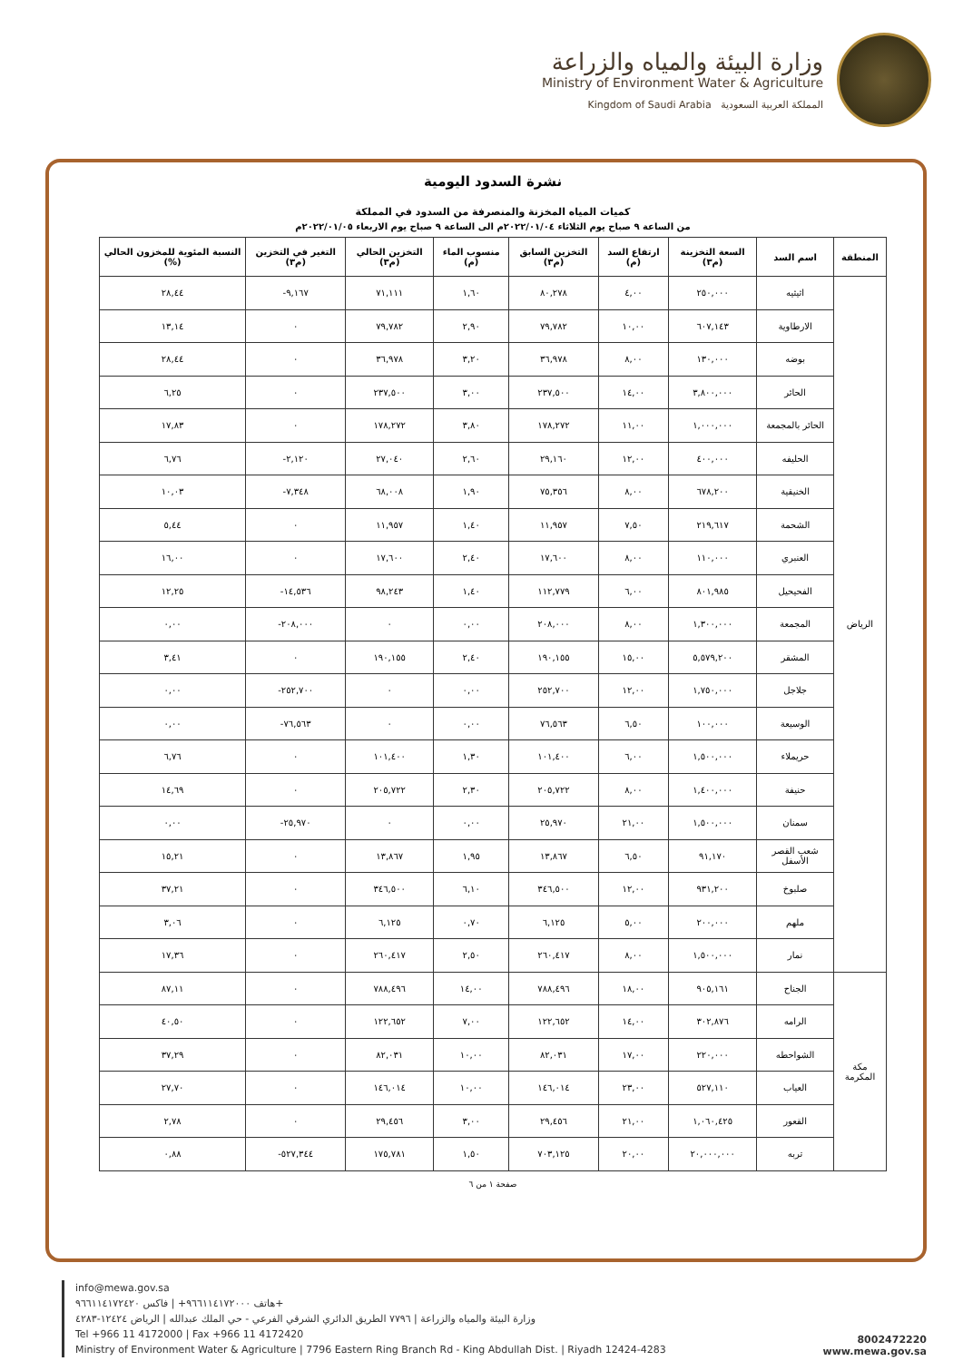وزارة البيئة والمياه والزراعة
Ministry of Environment Water & Agriculture
Kingdom of Saudi Arabia المملكة العربية السعودية
نشرة السدود اليومية
كميات المياه المخزنة والمنصرفة من السدود في المملكة
من الساعة ٩ صباح يوم الثلاثاء ٢٠٢٢/٠١/٠٤م الى الساعة ٩ صباح يوم الاربعاء ٢٠٢٢/٠١/٠٥م
| المنطقة | اسم السد | السعة التخزينة (م٣) | ارتفاع السد (م) | التخزين السابق (م٣) | منسوب الماء (م) | التخزين الحالي (م٣) | التغير في التخزين (م٣) | النسبة المئوية للمخزون الحالي (%) |
| --- | --- | --- | --- | --- | --- | --- | --- | --- |
| الرياض | اثيثيه | ٢٥٠,٠٠٠ | ٤,٠٠ | ٨٠,٢٧٨ | ١,٦٠ | ٧١,١١١ | ٩,١٦٧- | ٢٨,٤٤ |
| | الارطاوية | ٦٠٧,١٤٣ | ١٠,٠٠ | ٧٩,٧٨٢ | ٢,٩٠ | ٧٩,٧٨٢ | ٠ | ١٣,١٤ |
| | بوضه | ١٣٠,٠٠٠ | ٨,٠٠ | ٣٦,٩٧٨ | ٣,٢٠ | ٣٦,٩٧٨ | ٠ | ٢٨,٤٤ |
| | الحائر | ٣,٨٠٠,٠٠٠ | ١٤,٠٠ | ٢٣٧,٥٠٠ | ٣,٠٠ | ٢٣٧,٥٠٠ | ٠ | ٦,٢٥ |
| | الحائر بالمجمعة | ١,٠٠٠,٠٠٠ | ١١,٠٠ | ١٧٨,٢٧٢ | ٣,٨٠ | ١٧٨,٢٧٢ | ٠ | ١٧,٨٣ |
| | الحليفه | ٤٠٠,٠٠٠ | ١٢,٠٠ | ٢٩,١٦٠ | ٢,٦٠ | ٢٧,٠٤٠ | ٢,١٢٠- | ٦,٧٦ |
| | الخنيقية | ٦٧٨,٢٠٠ | ٨,٠٠ | ٧٥,٣٥٦ | ١,٩٠ | ٦٨,٠٠٨ | ٧,٣٤٨- | ١٠,٠٣ |
| | الشحمة | ٢١٩,٦١٧ | ٧,٥٠ | ١١,٩٥٧ | ١,٤٠ | ١١,٩٥٧ | ٠ | ٥,٤٤ |
| | العنبري | ١١٠,٠٠٠ | ٨,٠٠ | ١٧,٦٠٠ | ٢,٤٠ | ١٧,٦٠٠ | ٠ | ١٦,٠٠ |
| | الفحيحيل | ٨٠١,٩٨٥ | ٦,٠٠ | ١١٢,٧٧٩ | ١,٤٠ | ٩٨,٢٤٣ | ١٤,٥٣٦- | ١٢,٢٥ |
| | المجمعة | ١,٣٠٠,٠٠٠ | ٨,٠٠ | ٢٠٨,٠٠٠ | ٠,٠٠ | ٠ | ٢٠٨,٠٠٠- | ٠,٠٠ |
| | المشقر | ٥,٥٧٩,٢٠٠ | ١٥,٠٠ | ١٩٠,١٥٥ | ٢,٤٠ | ١٩٠,١٥٥ | ٠ | ٣,٤١ |
| | جلاجل | ١,٧٥٠,٠٠٠ | ١٢,٠٠ | ٢٥٢,٧٠٠ | ٠,٠٠ | ٠ | ٢٥٢,٧٠٠- | ٠,٠٠ |
| | الوسيعة | ١٠٠,٠٠٠ | ٦,٥٠ | ٧٦,٥٦٣ | ٠,٠٠ | ٠ | ٧٦,٥٦٣- | ٠,٠٠ |
| | حريملاء | ١,٥٠٠,٠٠٠ | ٦,٠٠ | ١٠١,٤٠٠ | ١,٣٠ | ١٠١,٤٠٠ | ٠ | ٦,٧٦ |
| | حنيفة | ١,٤٠٠,٠٠٠ | ٨,٠٠ | ٢٠٥,٧٢٢ | ٢,٣٠ | ٢٠٥,٧٢٢ | ٠ | ١٤,٦٩ |
| | سمنان | ١,٥٠٠,٠٠٠ | ٢١,٠٠ | ٢٥,٩٧٠ | ٠,٠٠ | ٠ | ٢٥,٩٧٠- | ٠,٠٠ |
| | شعب القصر الأسفل | ٩١,١٧٠ | ٦,٥٠ | ١٣,٨٦٧ | ١,٩٥ | ١٣,٨٦٧ | ٠ | ١٥,٢١ |
| | صلبوخ | ٩٣١,٢٠٠ | ١٢,٠٠ | ٣٤٦,٥٠٠ | ٦,١٠ | ٣٤٦,٥٠٠ | ٠ | ٣٧,٢١ |
| | ملهم | ٢٠٠,٠٠٠ | ٥,٠٠ | ٦,١٢٥ | ٠,٧٠ | ٦,١٢٥ | ٠ | ٣,٠٦ |
| | نمار | ١,٥٠٠,٠٠٠ | ٨,٠٠ | ٢٦٠,٤١٧ | ٢,٥٠ | ٢٦٠,٤١٧ | ٠ | ١٧,٣٦ |
| مكة المكرمة | الجناح | ٩٠٥,١٦١ | ١٨,٠٠ | ٧٨٨,٤٩٦ | ١٤,٠٠ | ٧٨٨,٤٩٦ | ٠ | ٨٧,١١ |
| | الرامه | ٣٠٢,٨٧٦ | ١٤,٠٠ | ١٢٢,٦٥٢ | ٧,٠٠ | ١٢٢,٦٥٢ | ٠ | ٤٠,٥٠ |
| | الشواحطه | ٢٢٠,٠٠٠ | ١٧,٠٠ | ٨٢,٠٣١ | ١٠,٠٠ | ٨٢,٠٣١ | ٠ | ٣٧,٢٩ |
| | العياب | ٥٢٧,١١٠ | ٢٣,٠٠ | ١٤٦,٠١٤ | ١٠,٠٠ | ١٤٦,٠١٤ | ٠ | ٢٧,٧٠ |
| | القعور | ١,٠٦٠,٤٢٥ | ٢١,٠٠ | ٢٩,٤٥٦ | ٣,٠٠ | ٢٩,٤٥٦ | ٠ | ٢,٧٨ |
| | تربه | ٢٠,٠٠٠,٠٠٠ | ٢٠,٠٠ | ٧٠٣,١٢٥ | ١,٥٠ | ١٧٥,٧٨١ | ٥٢٧,٣٤٤- | ٠,٨٨ |
صفحة ١ من ٦
info@mewa.gov.sa
هاتف ٩٦٦١١٤١٧٢٠٠٠+ | فاكس ٩٦٦١١٤١٧٢٤٢٠+
وزارة البيئة والمياه والزراعة | ٧٧٩٦ الطريق الدائري الشرقي الفرعي - حي الملك عبدالله | الرياض ١٢٤٢٤-٤٢٨٣
Tel +966 11 4172000 | Fax +966 11 4172420
Ministry of Environment Water & Agriculture | 7796 Eastern Ring Branch Rd - King Abdullah Dist. | Riyadh 12424-4283
8002472220
www.mewa.gov.sa